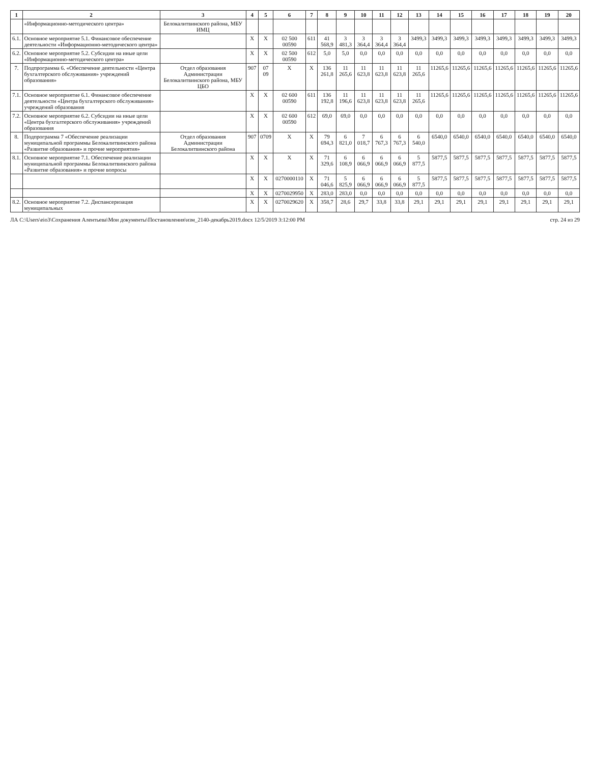| 1 | 2 | 3 | 4 | 5 | 6 | 7 | 8 | 9 | 10 | 11 | 12 | 13 | 14 | 15 | 16 | 17 | 18 | 19 | 20 |
| --- | --- | --- | --- | --- | --- | --- | --- | --- | --- | --- | --- | --- | --- | --- | --- | --- | --- | --- | --- |
| | «Информационно-методического центра» | Белокалитвинского района, МБУ ИМЦ | | | | | | | | | | | | | | | | | |
| 6.1. | Основное мероприятие 5.1. Финансовое обеспечение деятельности «Информационно-методического центра» | | X | X | 02 500 00590 | 611 | 41 568,9 | 3 481,3 | 3 364,4 | 3 364,4 | 3 364,4 | 3499,3 | 3499,3 | 3499,3 | 3499,3 | 3499,3 | 3499,3 | 3499,3 | 3499,3 |
| 6.2. | Основное мероприятие 5.2. Субсидии на иные цели «Информационно-методического центра» | | X | X | 02 500 00590 | 612 | 5,0 | 5,0 | 0,0 | 0,0 | 0,0 | 0,0 | 0,0 | 0,0 | 0,0 | 0,0 | 0,0 | 0,0 | 0,0 |
| 7. | Подпрограмма 6. «Обеспечение деятельности «Центра бухгалтерского обслуживания» учреждений образования» | Отдел образования Администрации Белокалитвинского района, МБУ ЦБО | 907 | 07 09 | X | X | 136 261,8 | 11 265,6 | 11 623,8 | 11 623,8 | 11 623,8 | 11 265,6 | 11265,6 | 11265,6 | 11265,6 | 11265,6 | 11265,6 | 11265,6 | 11265,6 |
| 7.1. | Основное мероприятие 6.1. Финансовое обеспечение деятельности «Центра бухгалтерского обслуживания» учреждений образования | | X | X | 02 600 00590 | 611 | 136 192,8 | 11 196,6 | 11 623,8 | 11 623,8 | 11 623,8 | 11 265,6 | 11265,6 | 11265,6 | 11265,6 | 11265,6 | 11265,6 | 11265,6 | 11265,6 |
| 7.2. | Основное мероприятие 6.2. Субсидии на иные цели «Центра бухгалтерского обслуживания» учреждений образования | | X | X | 02 600 00590 | 612 | 69,0 | 69,0 | 0,0 | 0,0 | 0,0 | 0,0 | 0,0 | 0,0 | 0,0 | 0,0 | 0,0 | 0,0 | 0,0 |
| 8. | Подпрограмма 7 «Обеспечение реализации муниципальной программы Белокалитвинского района «Развитие образования» и прочие мероприятия» | Отдел образования Администрации Белокалитвинского района | 907 | 0709 | X | X | 79 694,3 | 6 821,0 | 7 018,7 | 6 767,3 | 6 767,3 | 6 540,0 | 6540,0 | 6540,0 | 6540,0 | 6540,0 | 6540,0 | 6540,0 | 6540,0 |
| 8.1. | Основное мероприятие 7.1. Обеспечение реализации муниципальной программы Белокалитвинского района «Развитие образования» и прочие вопросы | | X | X | X | X | 71 329,6 | 6 108,9 | 6 066,9 | 6 066,9 | 6 066,9 | 5 877,5 | 5877,5 | 5877,5 | 5877,5 | 5877,5 | 5877,5 | 5877,5 | 5877,5 |
| | | | X | X | 0270000110 | X | 71 046,6 | 5 825,9 | 6 066,9 | 6 066,9 | 6 066,9 | 5 877,5 | 5877,5 | 5877,5 | 5877,5 | 5877,5 | 5877,5 | 5877,5 | 5877,5 |
| | | | X | X | 0270029950 | X | 283,0 | 283,0 | 0,0 | 0,0 | 0,0 | 0,0 | 0,0 | 0,0 | 0,0 | 0,0 | 0,0 | 0,0 | 0,0 |
| 8.2. | Основное мероприятие 7.2. Диспансеризация муниципальных | | X | X | 0270029620 | X | 358,7 | 28,6 | 29,7 | 33,8 | 33,8 | 29,1 | 29,1 | 29,1 | 29,1 | 29,1 | 29,1 | 29,1 | 29,1 |
ЛА C:\Users\eio3\Сохранения Алентьева\Мои документы\Постановления\изм_2140-декабрь2019.docx 12/5/2019 3:12:00 PM стр. 24 из 29